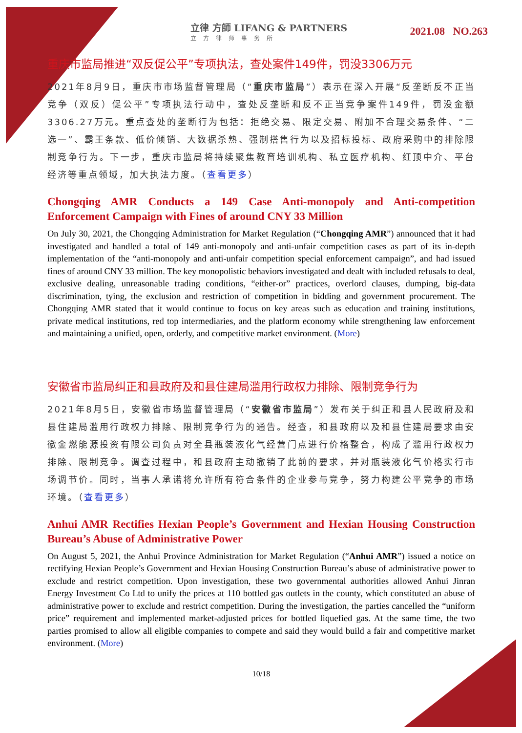立律 方師 LIFANG & PARTNERS
立方律师事务所
2021.08 NO.263
重庆市监局推进“双反促公平”专项执法，查处案件149件，罚没3306万元
2021年8月9日，重庆市市场监督管理局（“重庆市监局”）表示在深入开展“反垄断反不正当竞争（双反）促公平”专项执法行动中，查处反垄断和反不正当竞争案件149件，罚没金额3306.27万元。重点查处的垄断行为包括：拒绝交易、限定交易、附加不合理交易条件、“二选一”、霸王条款、低价倾销、大数据杀熟、强制搭售行为以及招标投标、政府采购中的排除限制竞争行为。下一步，重庆市监局将持续聚焦教育培训机构、私立医疗机构、红顶中介、平台经济等重点领域，加大执法力度。（查看更多）
Chongqing AMR Conducts a 149 Case Anti-monopoly and Anti-competition Enforcement Campaign with Fines of around CNY 33 Million
On July 30, 2021, the Chongqing Administration for Market Regulation (“Chongqing AMR”) announced that it had investigated and handled a total of 149 anti-monopoly and anti-unfair competition cases as part of its in-depth implementation of the “anti-monopoly and anti-unfair competition special enforcement campaign”, and had issued fines of around CNY 33 million. The key monopolistic behaviors investigated and dealt with included refusals to deal, exclusive dealing, unreasonable trading conditions, “either-or” practices, overlord clauses, dumping, big-data discrimination, tying, the exclusion and restriction of competition in bidding and government procurement. The Chongqing AMR stated that it would continue to focus on key areas such as education and training institutions, private medical institutions, red top intermediaries, and the platform economy while strengthening law enforcement and maintaining a unified, open, orderly, and competitive market environment. (More)
安徽省市监局纠正和县政府及和县住建局滥用行政权力排除、限制竞争行为
2021年8月5日，安徽省市场监督管理局（“安徽省市监局”）发布关于纠正和县人民政府及和县住建局滥用行政权力排除、限制竞争行为的通告。经查，和县政府以及和县住建局要求由安徽金燃能源投资有限公司负责对全县瓶装液化气经营门点进行价格整合，构成了滥用行政权力排除、限制竞争。调查过程中，和县政府主动撤销了此前的要求，并对瓶装液化气价格实行市场调节价。同时，当事人承诺将允许所有符合条件的企业参与竞争，努力构建公平竞争的市场环境。（查看更多）
Anhui AMR Rectifies Hexian People’s Government and Hexian Housing Construction Bureau’s Abuse of Administrative Power
On August 5, 2021, the Anhui Province Administration for Market Regulation (“Anhui AMR”) issued a notice on rectifying Hexian People’s Government and Hexian Housing Construction Bureau’s abuse of administrative power to exclude and restrict competition. Upon investigation, these two governmental authorities allowed Anhui Jinran Energy Investment Co Ltd to unify the prices at 110 bottled gas outlets in the county, which constituted an abuse of administrative power to exclude and restrict competition. During the investigation, the parties cancelled the “uniform price” requirement and implemented market-adjusted prices for bottled liquefied gas. At the same time, the two parties promised to allow all eligible companies to compete and said they would build a fair and competitive market environment. (More)
10/18